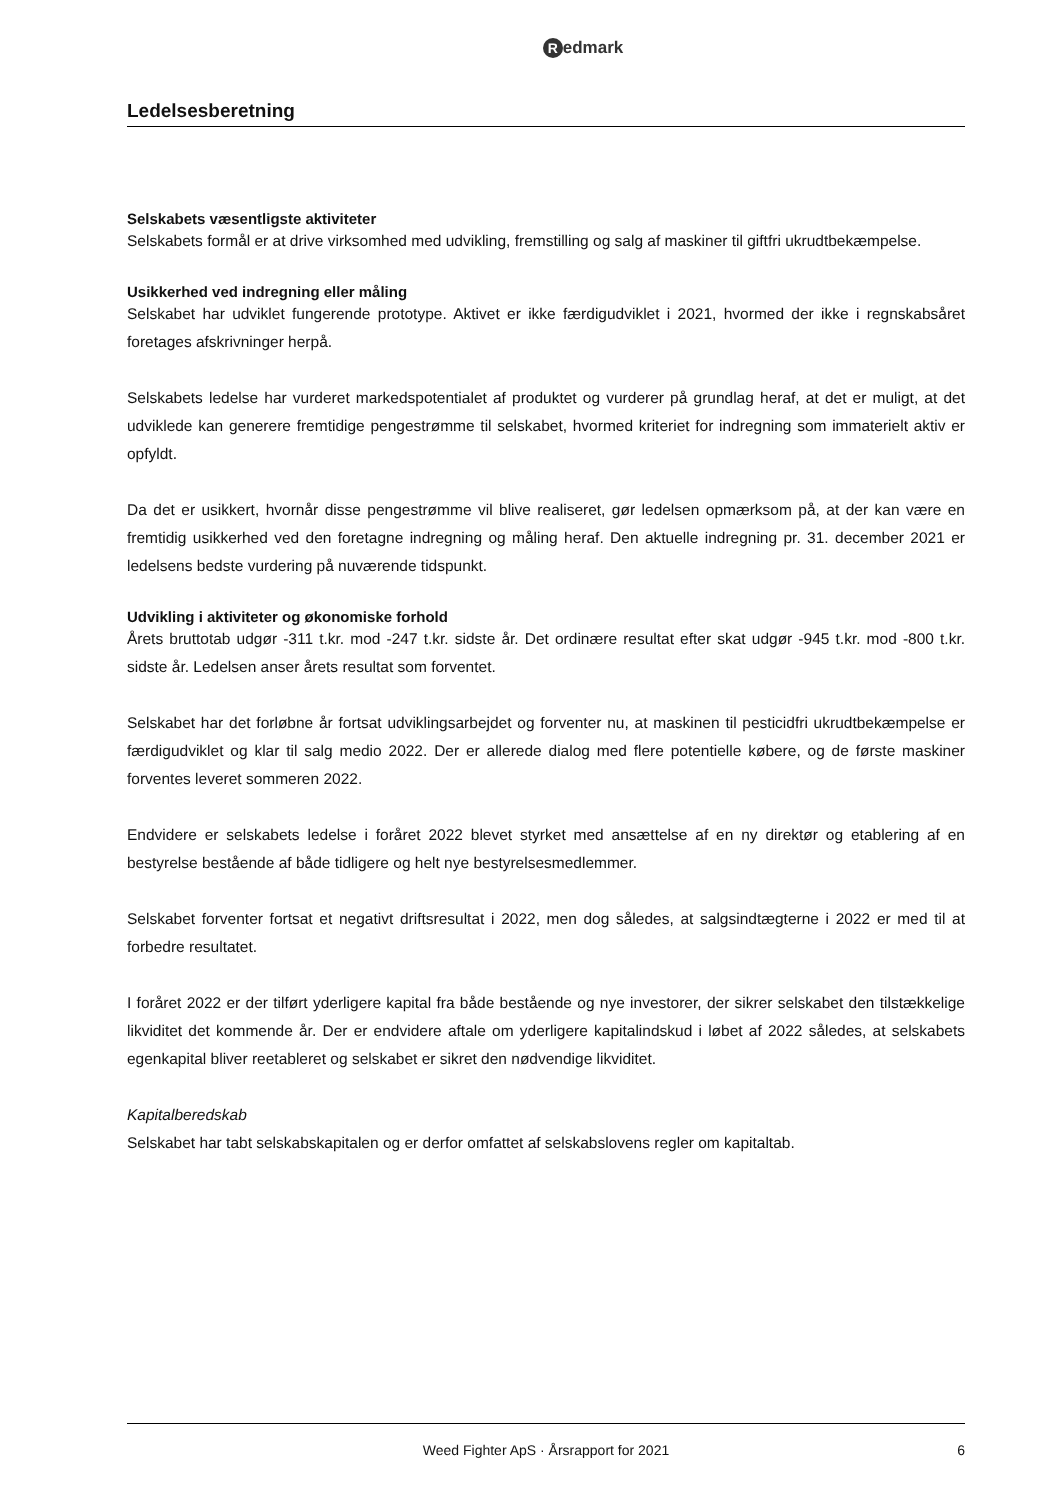Redmark
Ledelsesberetning
Selskabets væsentligste aktiviteter
Selskabets formål er at drive virksomhed med udvikling, fremstilling og salg af maskiner til giftfri ukrudtbekæmpelse.
Usikkerhed ved indregning eller måling
Selskabet har udviklet fungerende prototype. Aktivet er ikke færdigudviklet i 2021, hvormed der ikke i regnskabsåret foretages afskrivninger herpå.
Selskabets ledelse har vurderet markedspotentialet af produktet og vurderer på grundlag heraf, at det er muligt, at det udviklede kan generere fremtidige pengestrømme til selskabet, hvormed kriteriet for indregning som immaterielt aktiv er opfyldt.
Da det er usikkert, hvornår disse pengestrømme vil blive realiseret, gør ledelsen opmærksom på, at der kan være en fremtidig usikkerhed ved den foretagne indregning og måling heraf. Den aktuelle indregning pr. 31. december 2021 er ledelsens bedste vurdering på nuværende tidspunkt.
Udvikling i aktiviteter og økonomiske forhold
Årets bruttotab udgør -311 t.kr. mod -247 t.kr. sidste år. Det ordinære resultat efter skat udgør -945 t.kr. mod -800 t.kr. sidste år. Ledelsen anser årets resultat som forventet.
Selskabet har det forløbne år fortsat udviklingsarbejdet og forventer nu, at maskinen til pesticidfri ukrudtbekæmpelse er færdigudviklet og klar til salg medio 2022. Der er allerede dialog med flere potentielle købere, og de første maskiner forventes leveret sommeren 2022.
Endvidere er selskabets ledelse i foråret 2022 blevet styrket med ansættelse af en ny direktør og etablering af en bestyrelse bestående af både tidligere og helt nye bestyrelsesmedlemmer.
Selskabet forventer fortsat et negativt driftsresultat i 2022, men dog således, at salgsindtægterne i 2022 er med til at forbedre resultatet.
I foråret 2022 er der tilført yderligere kapital fra både bestående og nye investorer, der sikrer selskabet den tilstækkelige likviditet det kommende år. Der er endvidere aftale om yderligere kapitalindskud i løbet af 2022 således, at selskabets egenkapital bliver reetableret og selskabet er sikret den nødvendige likviditet.
Kapitalberedskab
Selskabet har tabt selskabskapitalen og er derfor omfattet af selskabslovens regler om kapitaltab.
Weed Fighter ApS · Årsrapport for 2021 6